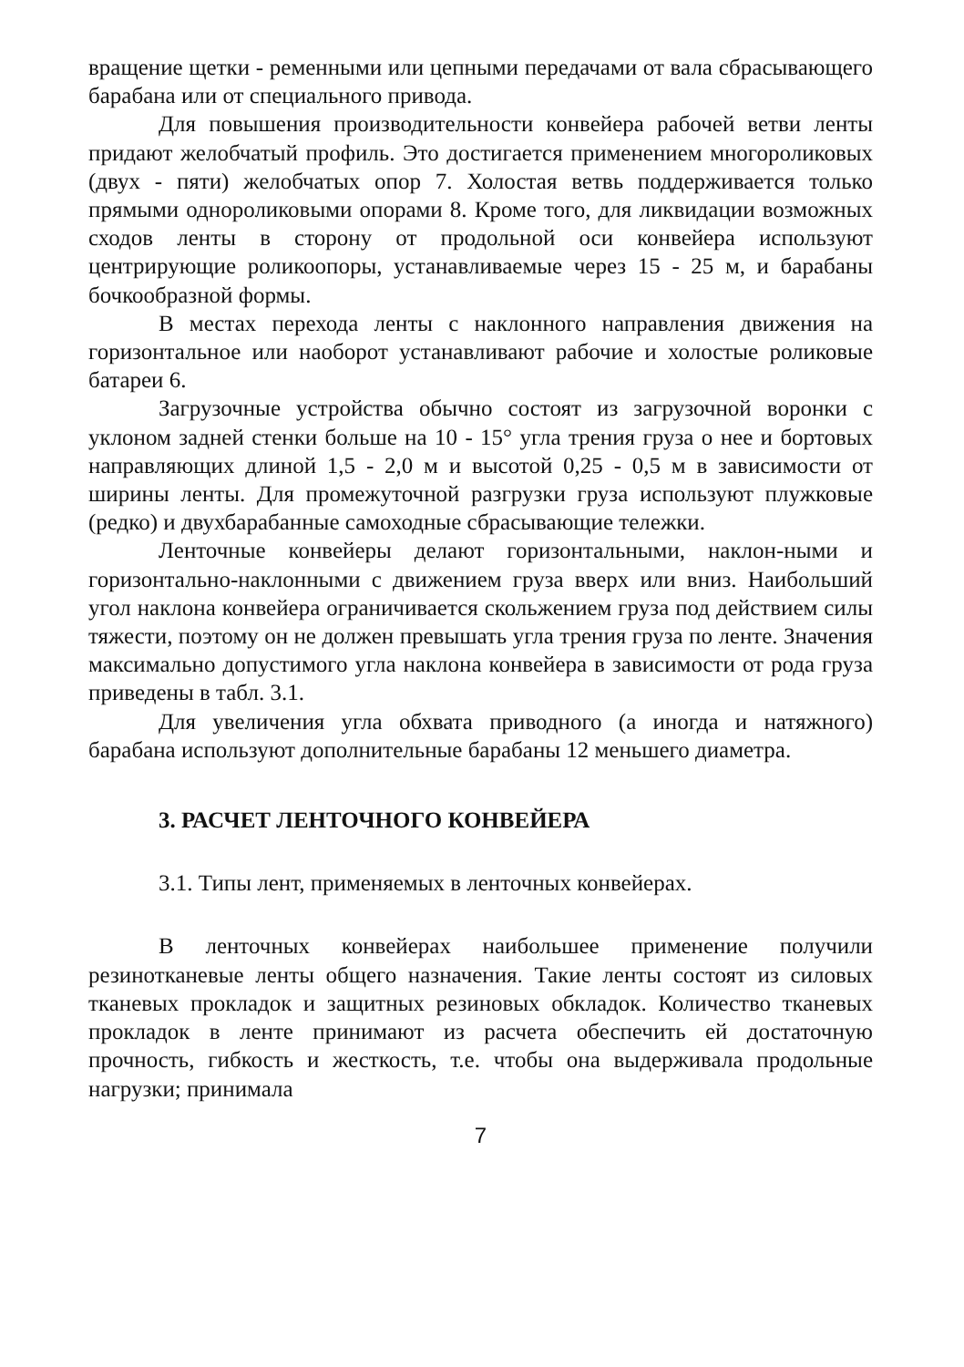вращение щетки - ременными или цепными передачами от вала сбрасывающего барабана или от специального привода.
Для повышения производительности конвейера рабочей ветви ленты придают желобчатый профиль. Это достигается применением многороликовых (двух - пяти) желобчатых опор 7. Холостая ветвь поддерживается только прямыми однороликовыми опорами 8. Кроме того, для ликвидации возможных сходов ленты в сторону от продольной оси конвейера используют центрирующие роликоопоры, устанавливаемые через 15 - 25 м, и барабаны бочкообразной формы.
В местах перехода ленты с наклонного направления движения на горизонтальное или наоборот устанавливают рабочие и холостые роликовые батареи 6.
Загрузочные устройства обычно состоят из загрузочной воронки с уклоном задней стенки больше на 10 - 15° угла трения груза о нее и бортовых направляющих длиной 1,5 - 2,0 м и высотой 0,25 - 0,5 м в зависимости от ширины ленты. Для промежуточной разгрузки груза используют плужковые (редко) и двухбарабанные самоходные сбрасывающие тележки.
Ленточные конвейеры делают горизонтальными, наклон-ными и горизонтально-наклонными с движением груза вверх или вниз. Наибольший угол наклона конвейера ограничивается скольжением груза под действием силы тяжести, поэтому он не должен превышать угла трения груза по ленте. Значения максимально допустимого угла наклона конвейера в зависимости от рода груза приведены в табл. 3.1.
Для увеличения угла обхвата приводного (а иногда и натяжного) барабана используют дополнительные барабаны 12 меньшего диаметра.
3. РАСЧЕТ ЛЕНТОЧНОГО КОНВЕЙЕРА
3.1. Типы лент, применяемых в ленточных конвейерах.
В ленточных конвейерах наибольшее применение получили резинотканевые ленты общего назначения. Такие ленты состоят из силовых тканевых прокладок и защитных резиновых обкладок. Количество тканевых прокладок в ленте принимают из расчета обеспечить ей достаточную прочность, гибкость и жесткость, т.е. чтобы она выдерживала продольные нагрузки; принимала
7